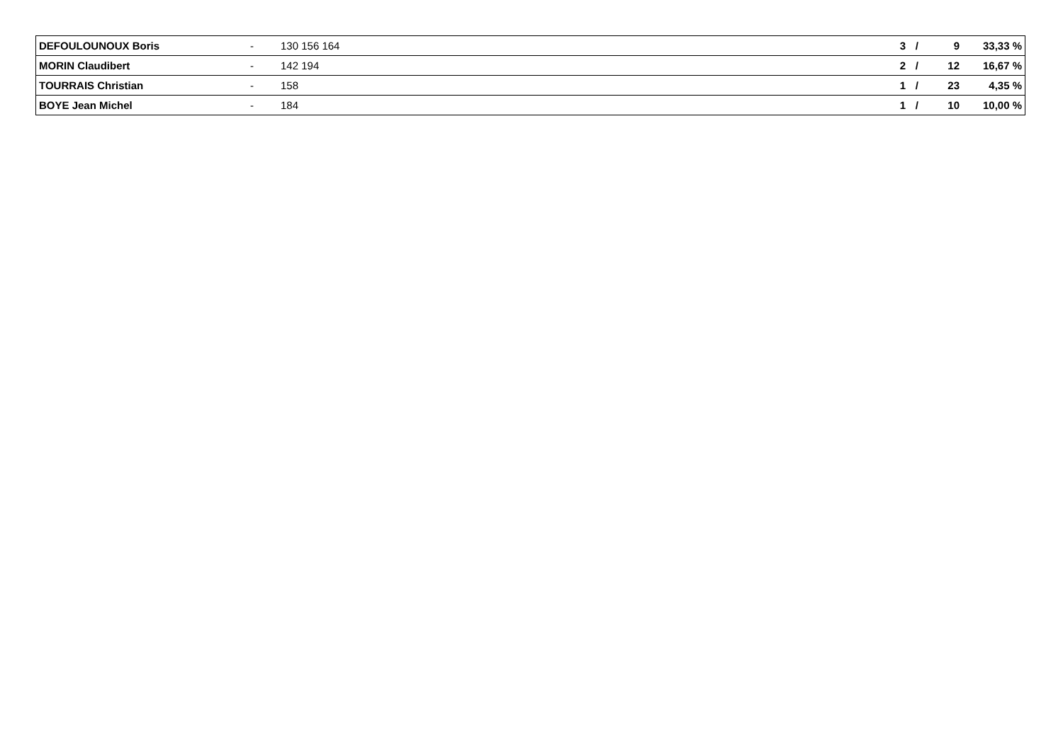| DEFOULOUNOUX Boris | - | 130 156 164 | 3 | / | 9 | 33,33 % |
| MORIN Claudibert | - | 142 194 | 2 | / | 12 | 16,67 % |
| TOURRAIS Christian | - | 158 | 1 | / | 23 | 4,35 % |
| BOYE Jean Michel | - | 184 | 1 | / | 10 | 10,00 % |